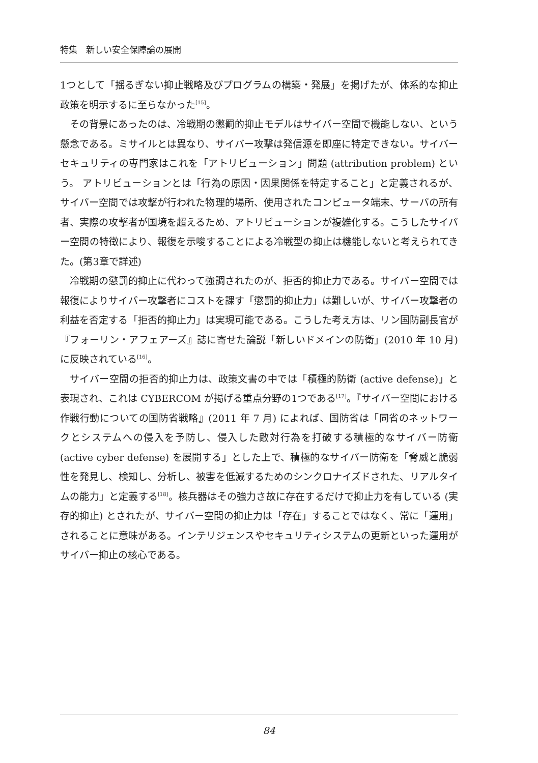特集　新しい安全保障論の展開
1つとして「揺るぎない抑止戦略及びプログラムの構築・発展」を掲げたが、体系的な抑止政策を明示するに至らなかった<sup>[15]</sup>。
その背景にあったのは、冷戦期の懲罰的抑止モデルはサイバー空間で機能しない、という懸念である。ミサイルとは異なり、サイバー攻撃は発信源を即座に特定できない。サイバーセキュリティの専門家はこれを「アトリビューション」問題 (attribution problem) という。 アトリビューションとは「行為の原因・因果関係を特定すること」と定義されるが、サイバー空間では攻撃が行われた物理的場所、使用されたコンピュータ端末、サーバの所有者、実際の攻撃者が国境を超えるため、アトリビューションが複雑化する。こうしたサイバー空間の特徴により、報復を示唆することによる冷戦型の抑止は機能しないと考えられてきた。(第3章で詳述)
冷戦期の懲罰的抑止に代わって強調されたのが、拒否的抑止力である。サイバー空間では報復によりサイバー攻撃者にコストを課す「懲罰的抑止力」は難しいが、サイバー攻撃者の利益を否定する「拒否的抑止力」は実現可能である。こうした考え方は、リン国防副長官が『フォーリン・アフェアーズ』誌に寄せた論説「新しいドメインの防衛」(2010 年 10 月) に反映されている<sup>[16]</sup>。
サイバー空間の拒否的抑止力は、政策文書の中では「積極的防衛 (active defense)」と表現され、これは CYBERCOM が掲げる重点分野の1つである<sup>[17]</sup>。『サイバー空間における作戦行動についての国防省戦略』(2011 年 7 月) によれば、国防省は「同省のネットワークとシステムへの侵入を予防し、侵入した敵対行為を打破する積極的なサイバー防衛 (active cyber defense) を展開する」とした上で、積極的なサイバー防衛を「脅威と脆弱性を発見し、検知し、分析し、被害を低減するためのシンクロナイズドされた、リアルタイムの能力」と定義する<sup>[18]</sup>。核兵器はその強力さ故に存在するだけで抑止力を有している (実存的抑止) とされたが、サイバー空間の抑止力は「存在」することではなく、常に「運用」されることに意味がある。インテリジェンスやセキュリティシステムの更新といった運用がサイバー抑止の核心である。
84